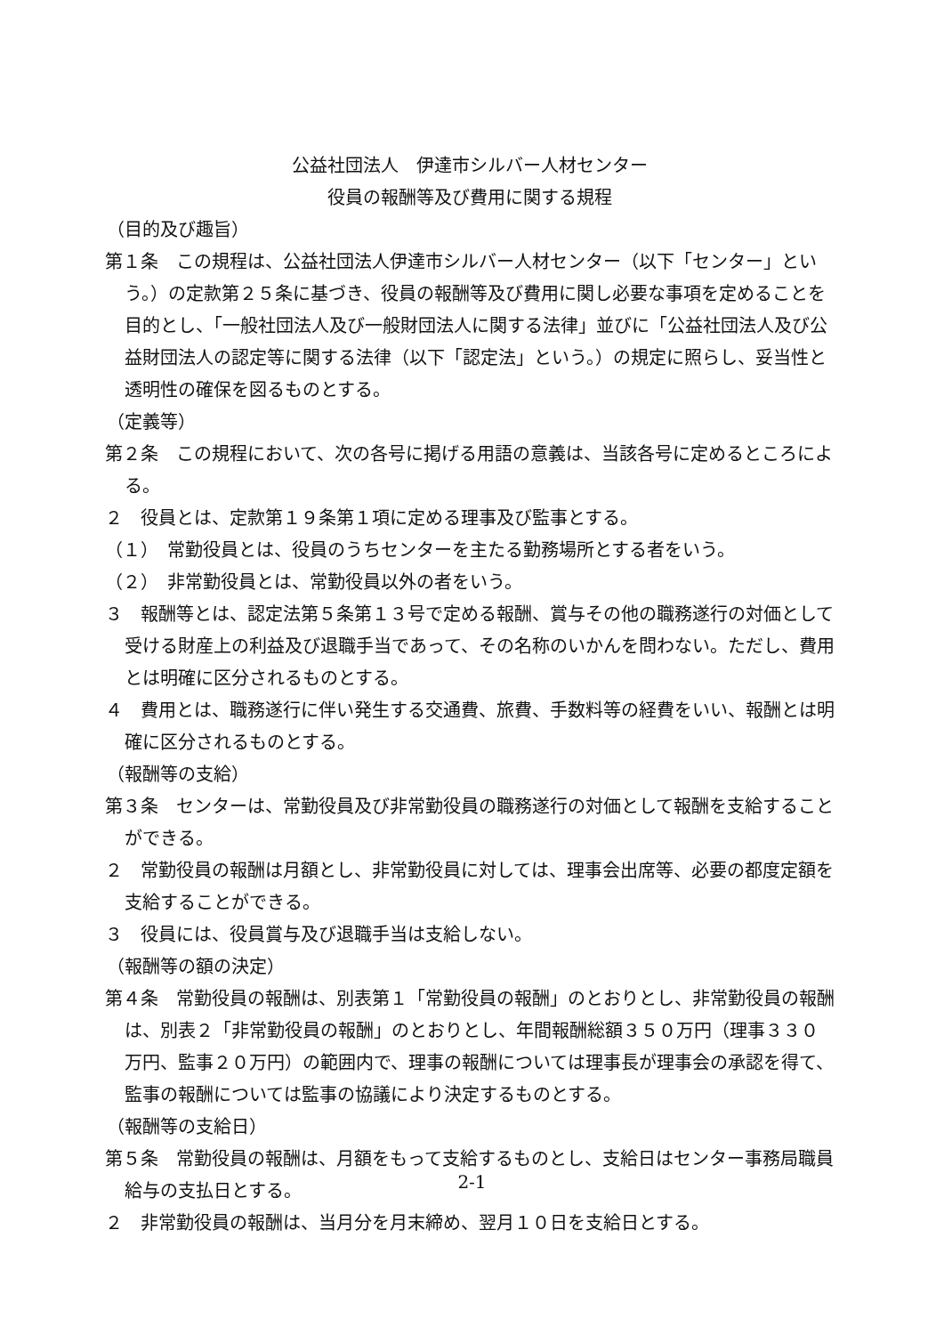公益社団法人　伊達市シルバー人材センター
役員の報酬等及び費用に関する規程
（目的及び趣旨）
第１条　この規程は、公益社団法人伊達市シルバー人材センター（以下「センター」という。）の定款第２５条に基づき、役員の報酬等及び費用に関し必要な事項を定めることを目的とし、「一般社団法人及び一般財団法人に関する法律」並びに「公益社団法人及び公益財団法人の認定等に関する法律（以下「認定法」という。）の規定に照らし、妥当性と透明性の確保を図るものとする。
（定義等）
第２条　この規程において、次の各号に掲げる用語の意義は、当該各号に定めるところによる。
２　役員とは、定款第１９条第１項に定める理事及び監事とする。
（１）　常勤役員とは、役員のうちセンターを主たる勤務場所とする者をいう。
（２）　非常勤役員とは、常勤役員以外の者をいう。
３　報酬等とは、認定法第５条第１３号で定める報酬、賞与その他の職務遂行の対価として受ける財産上の利益及び退職手当であって、その名称のいかんを問わない。ただし、費用とは明確に区分されるものとする。
４　費用とは、職務遂行に伴い発生する交通費、旅費、手数料等の経費をいい、報酬とは明確に区分されるものとする。
（報酬等の支給）
第３条　センターは、常勤役員及び非常勤役員の職務遂行の対価として報酬を支給することができる。
２　常勤役員の報酬は月額とし、非常勤役員に対しては、理事会出席等、必要の都度定額を支給することができる。
３　役員には、役員賞与及び退職手当は支給しない。
（報酬等の額の決定）
第４条　常勤役員の報酬は、別表第１「常勤役員の報酬」のとおりとし、非常勤役員の報酬は、別表２「非常勤役員の報酬」のとおりとし、年間報酬総額３５０万円（理事３３０万円、監事２０万円）の範囲内で、理事の報酬については理事長が理事会の承認を得て、監事の報酬については監事の協議により決定するものとする。
（報酬等の支給日）
第５条　常勤役員の報酬は、月額をもって支給するものとし、支給日はセンター事務局職員給与の支払日とする。
２　非常勤役員の報酬は、当月分を月末締め、翌月１０日を支給日とする。
2-1